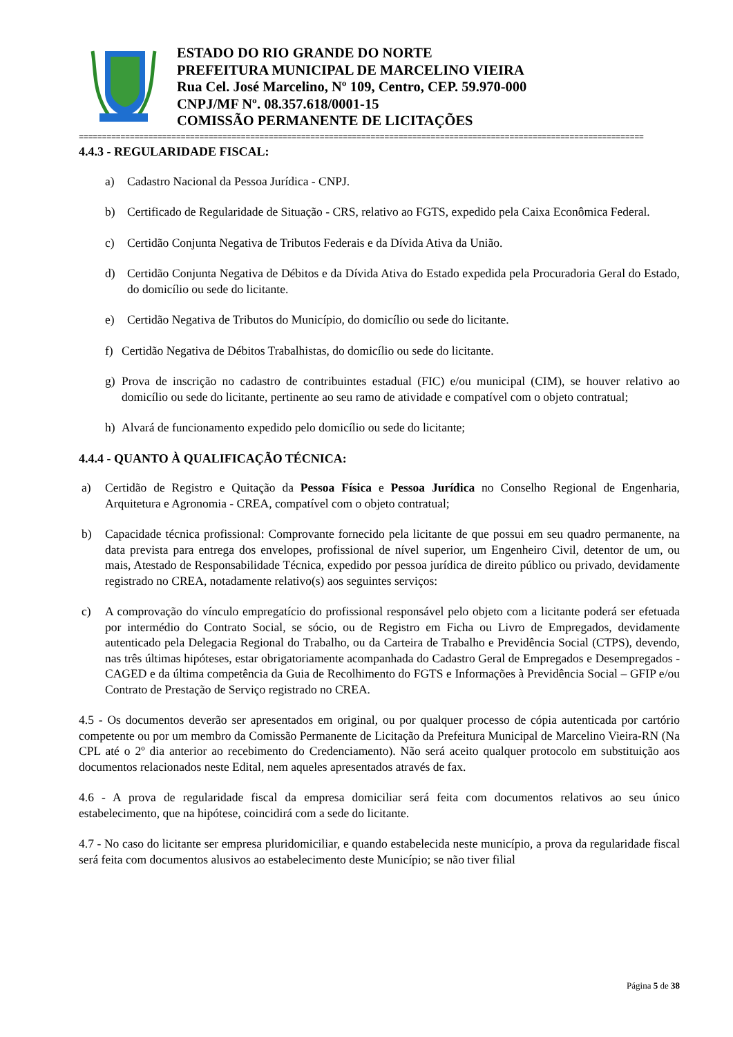ESTADO DO RIO GRANDE DO NORTE
PREFEITURA MUNICIPAL DE MARCELINO VIEIRA
Rua Cel. José Marcelino, Nº 109, Centro, CEP. 59.970-000
CNPJ/MF Nº. 08.357.618/0001-15
COMISSÃO PERMANENTE DE LICITAÇÕES
==========================================================================================================================
4.4.3 - REGULARIDADE FISCAL:
a) Cadastro Nacional da Pessoa Jurídica - CNPJ.
b) Certificado de Regularidade de Situação - CRS, relativo ao FGTS, expedido pela Caixa Econômica Federal.
c) Certidão Conjunta Negativa de Tributos Federais e da Dívida Ativa da União.
d) Certidão Conjunta Negativa de Débitos e da Dívida Ativa do Estado expedida pela Procuradoria Geral do Estado, do domicílio ou sede do licitante.
e) Certidão Negativa de Tributos do Município, do domicílio ou sede do licitante.
f) Certidão Negativa de Débitos Trabalhistas, do domicílio ou sede do licitante.
g) Prova de inscrição no cadastro de contribuintes estadual (FIC) e/ou municipal (CIM), se houver relativo ao domicílio ou sede do licitante, pertinente ao seu ramo de atividade e compatível com o objeto contratual;
h) Alvará de funcionamento expedido pelo domicílio ou sede do licitante;
4.4.4 - QUANTO À QUALIFICAÇÃO TÉCNICA:
a) Certidão de Registro e Quitação da Pessoa Física e Pessoa Jurídica no Conselho Regional de Engenharia, Arquitetura e Agronomia - CREA, compatível com o objeto contratual;
b) Capacidade técnica profissional: Comprovante fornecido pela licitante de que possui em seu quadro permanente, na data prevista para entrega dos envelopes, profissional de nível superior, um Engenheiro Civil, detentor de um, ou mais, Atestado de Responsabilidade Técnica, expedido por pessoa jurídica de direito público ou privado, devidamente registrado no CREA, notadamente relativo(s) aos seguintes serviços:
c) A comprovação do vínculo empregatício do profissional responsável pelo objeto com a licitante poderá ser efetuada por intermédio do Contrato Social, se sócio, ou de Registro em Ficha ou Livro de Empregados, devidamente autenticado pela Delegacia Regional do Trabalho, ou da Carteira de Trabalho e Previdência Social (CTPS), devendo, nas três últimas hipóteses, estar obrigatoriamente acompanhada do Cadastro Geral de Empregados e Desempregados - CAGED e da última competência da Guia de Recolhimento do FGTS e Informações à Previdência Social – GFIP e/ou Contrato de Prestação de Serviço registrado no CREA.
4.5 - Os documentos deverão ser apresentados em original, ou por qualquer processo de cópia autenticada por cartório competente ou por um membro da Comissão Permanente de Licitação da Prefeitura Municipal de Marcelino Vieira-RN (Na CPL até o 2º dia anterior ao recebimento do Credenciamento). Não será aceito qualquer protocolo em substituição aos documentos relacionados neste Edital, nem aqueles apresentados através de fax.
4.6 - A prova de regularidade fiscal da empresa domiciliar será feita com documentos relativos ao seu único estabelecimento, que na hipótese, coincidirá com a sede do licitante.
4.7 - No caso do licitante ser empresa pluridomiciliar, e quando estabelecida neste município, a prova da regularidade fiscal será feita com documentos alusivos ao estabelecimento deste Município; se não tiver filial
Página 5 de 38